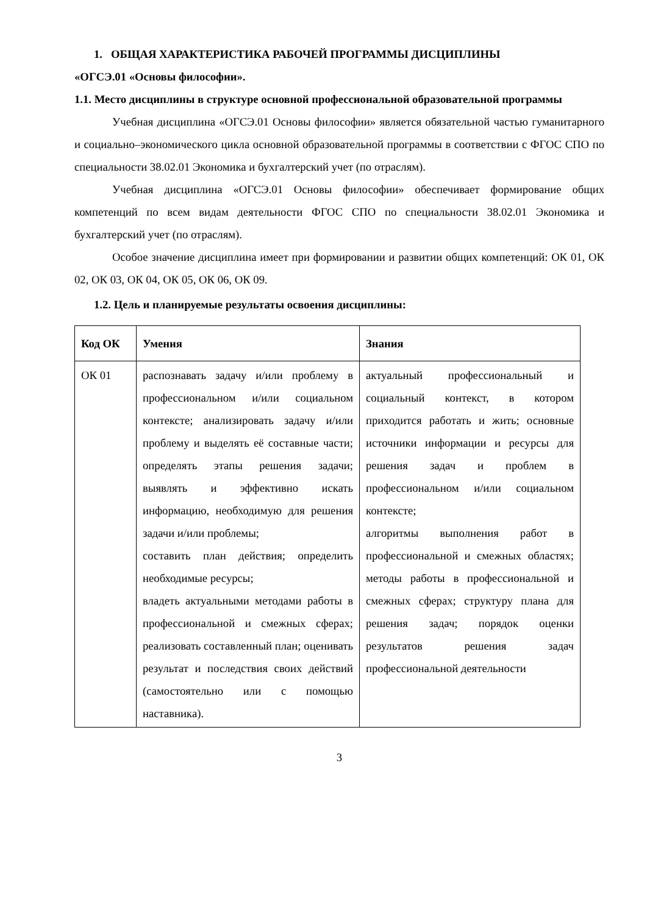1. ОБЩАЯ ХАРАКТЕРИСТИКА РАБОЧЕЙ ПРОГРАММЫ ДИСЦИПЛИНЫ
«ОГСЭ.01 «Основы философии».
1.1. Место дисциплины в структуре основной профессиональной образовательной программы
Учебная дисциплина «ОГСЭ.01 Основы философии» является обязательной частью гуманитарного и социально–экономического цикла основной образовательной программы в соответствии с ФГОС СПО по специальности 38.02.01 Экономика и бухгалтерский учет (по отраслям).
Учебная дисциплина «ОГСЭ.01 Основы философии» обеспечивает формирование общих компетенций по всем видам деятельности ФГОС СПО по специальности 38.02.01 Экономика и бухгалтерский учет (по отраслям).
Особое значение дисциплина имеет при формировании и развитии общих компетенций: ОК 01, ОК 02, ОК 03, ОК 04, ОК 05, ОК 06, ОК 09.
1.2. Цель и планируемые результаты освоения дисциплины:
| Код ОК | Умения | Знания |
| --- | --- | --- |
| ОК 01 | распознавать задачу и/или проблему в профессиональном и/или социальном контексте; анализировать задачу и/или проблему и выделять её составные части; определять этапы решения задачи; выявлять и эффективно искать информацию, необходимую для решения задачи и/или проблемы; составить план действия; определить необходимые ресурсы; владеть актуальными методами работы в профессиональной и смежных сферах; реализовать составленный план; оценивать результат и последствия своих действий (самостоятельно или с помощью наставника). | актуальный профессиональный и социальный контекст, в котором приходится работать и жить; основные источники информации и ресурсы для решения задач и проблем в профессиональном и/или социальном контексте; алгоритмы выполнения работ в профессиональной и смежных областях; методы работы в профессиональной и смежных сферах; структуру плана для решения задач; порядок оценки результатов решения задач профессиональной деятельности |
3